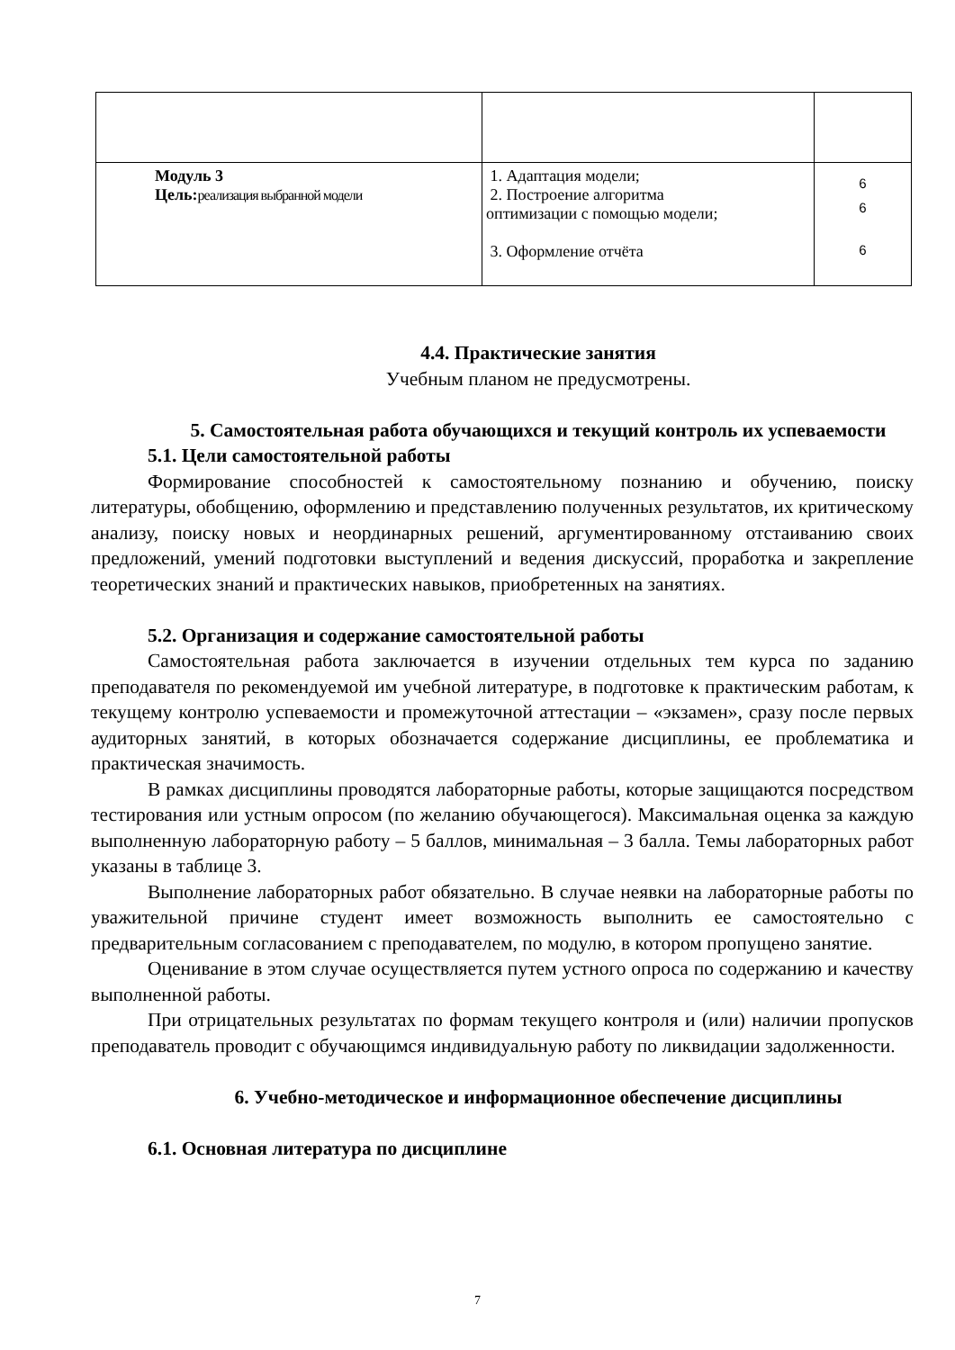| Модуль 3 Цель: реализация выбранной модели | 1. Адаптация модели; 2. Построение алгоритма оптимизации с помощью модели; 3. Оформление отчёта | 6 6 6 |
4.4. Практические занятия
Учебным планом не предусмотрены.
5. Самостоятельная работа обучающихся и текущий контроль их успеваемости
5.1. Цели самостоятельной работы
Формирование способностей к самостоятельному познанию и обучению, поиску литературы, обобщению, оформлению и представлению полученных результатов, их критическому анализу, поиску новых и неординарных решений, аргументированному отстаиванию своих предложений, умений подготовки выступлений и ведения дискуссий, проработка и закрепление теоретических знаний и практических навыков, приобретенных на занятиях.
5.2. Организация и содержание самостоятельной работы
Самостоятельная работа заключается в изучении отдельных тем курса по заданию преподавателя по рекомендуемой им учебной литературе, в подготовке к практическим работам, к текущему контролю успеваемости и промежуточной аттестации – «экзамен», сразу после первых аудиторных занятий, в которых обозначается содержание дисциплины, ее проблематика и практическая значимость.
В рамках дисциплины проводятся лабораторные работы, которые защищаются посредством тестирования или устным опросом (по желанию обучающегося). Максимальная оценка за каждую выполненную лабораторную работу – 5 баллов, минимальная – 3 балла. Темы лабораторных работ указаны в таблице 3.
Выполнение лабораторных работ обязательно. В случае неявки на лабораторные работы по уважительной причине студент имеет возможность выполнить ее самостоятельно с предварительным согласованием с преподавателем, по модулю, в котором пропущено занятие.
Оценивание в этом случае осуществляется путем устного опроса по содержанию и качеству выполненной работы.
При отрицательных результатах по формам текущего контроля и (или) наличии пропусков преподаватель проводит с обучающимся индивидуальную работу по ликвидации задолженности.
6. Учебно-методическое и информационное обеспечение дисциплины
6.1. Основная литература по дисциплине
7